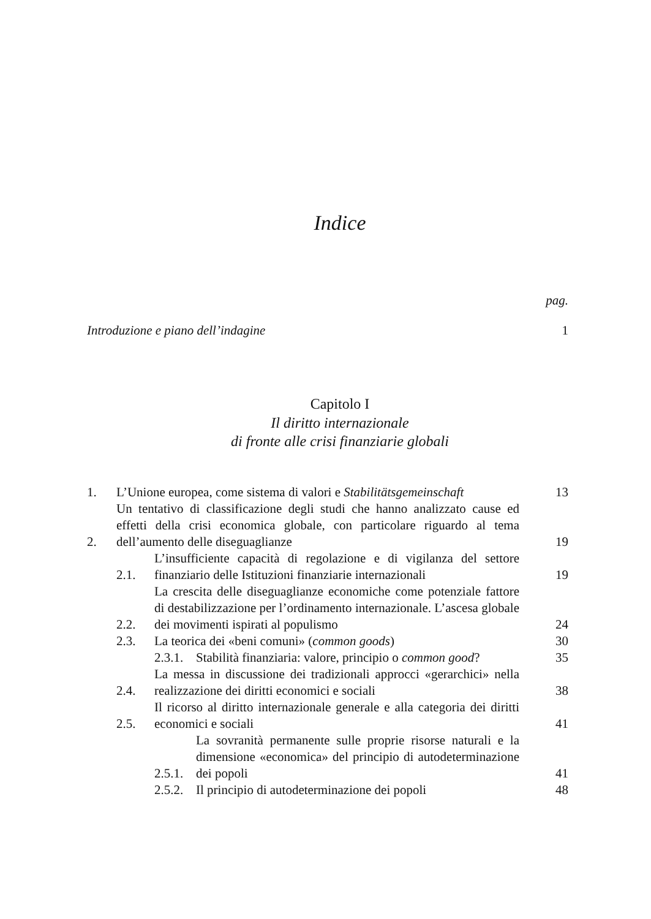Indice
pag.
Introduzione e piano dell’indagine
1
Capitolo I
Il diritto internazionale
di fronte alle crisi finanziarie globali
1.
L’Unione europea, come sistema di valori e Stabilitätsgemeinschaft
13
2.
Un tentativo di classificazione degli studi che hanno analizzato cause ed effetti della crisi economica globale, con particolare riguardo al tema dell’aumento delle diseguaglianze
19
2.1.
L’insufficiente capacità di regolazione e di vigilanza del settore finanziario delle Istituzioni finanziarie internazionali
19
2.2.
La crescita delle diseguaglianze economiche come potenziale fattore di destabilizzazione per l’ordinamento internazionale. L’ascesa globale dei movimenti ispirati al populismo
24
2.3.
La teorica dei «beni comuni» (common goods)
30
2.3.1.
Stabilità finanziaria: valore, principio o common good?
35
2.4.
La messa in discussione dei tradizionali approcci «gerarchici» nella realizzazione dei diritti economici e sociali
38
2.5.
Il ricorso al diritto internazionale generale e alla categoria dei diritti economici e sociali
41
2.5.1.
La sovranità permanente sulle proprie risorse naturali e la dimensione «economica» del principio di autodeterminazione dei popoli
41
2.5.2.
Il principio di autodeterminazione dei popoli
48